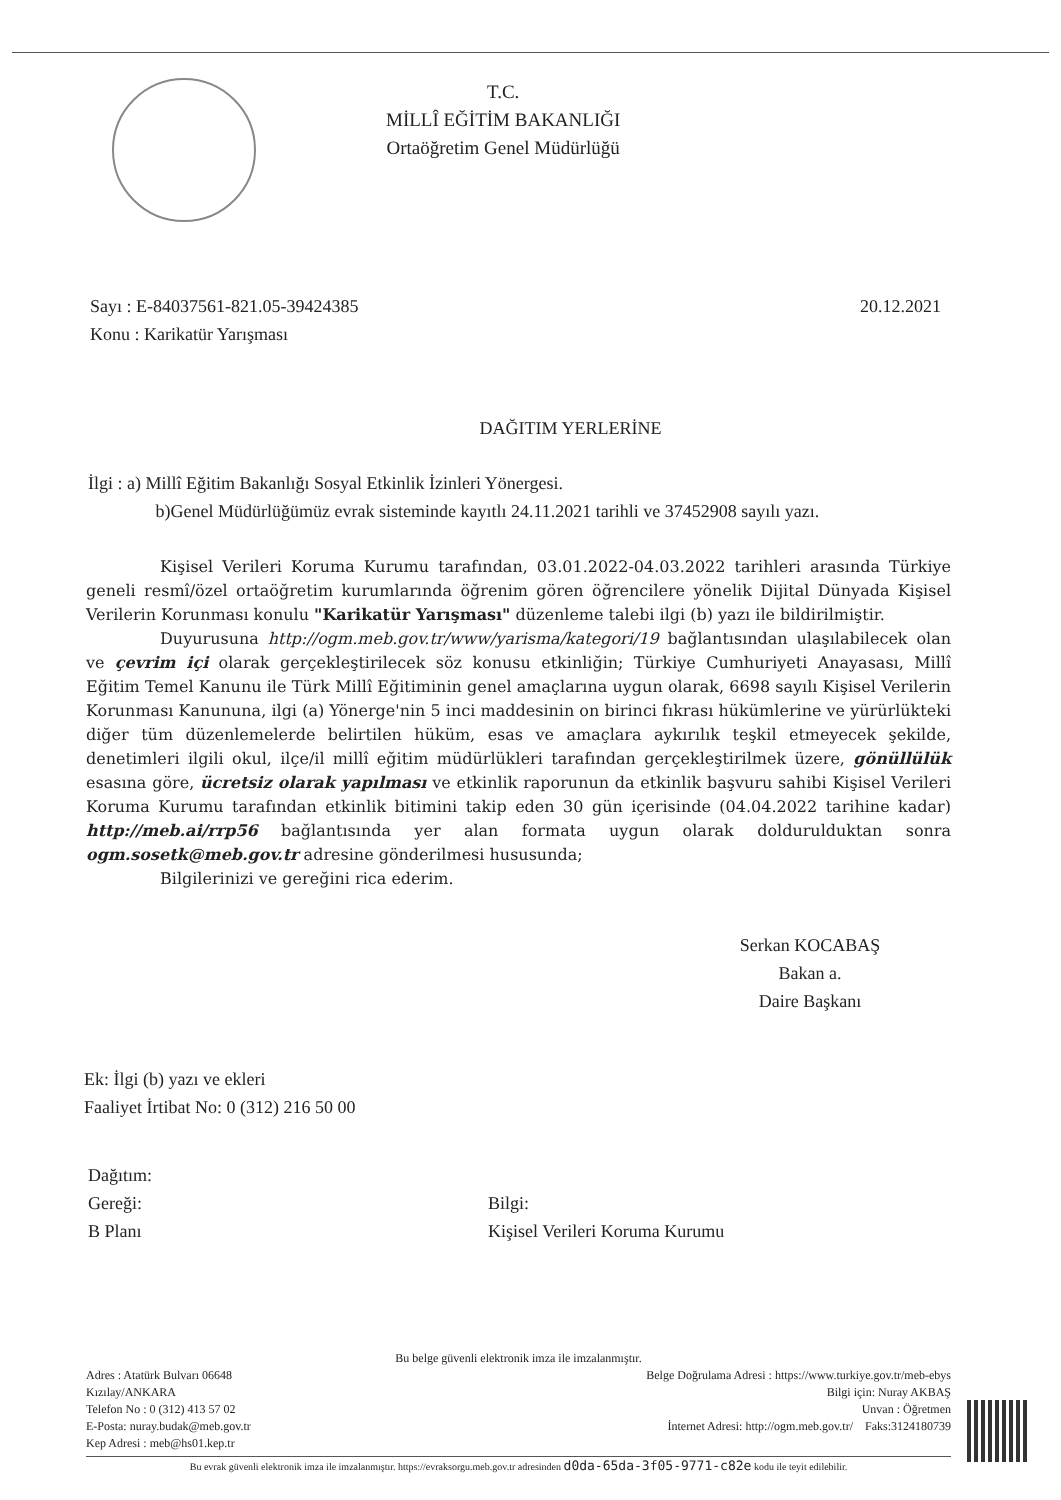T.C.
MİLLÎ EĞİTİM BAKANLIĞI
Ortaöğretim Genel Müdürlüğü
Sayı : E-84037561-821.05-39424385
Konu : Karikatür Yarışması
20.12.2021
DAĞITIM YERLERİNE
İlgi : a) Millî Eğitim Bakanlığı Sosyal Etkinlik İzinleri Yönergesi.
b)Genel Müdürlüğümüz evrak sisteminde kayıtlı 24.11.2021 tarihli ve 37452908 sayılı yazı.
Kişisel Verileri Koruma Kurumu tarafından, 03.01.2022-04.03.2022 tarihleri arasında Türkiye geneli resmî/özel ortaöğretim kurumlarında öğrenim gören öğrencilere yönelik Dijital Dünyada Kişisel Verilerin Korunması konulu "Karikatür Yarışması" düzenleme talebi ilgi (b) yazı ile bildirilmiştir.
Duyurusuna http://ogm.meb.gov.tr/www/yarisma/kategori/19 bağlantısından ulaşılabilecek olan ve çevrim içi olarak gerçekleştirilecek söz konusu etkinliğin; Türkiye Cumhuriyeti Anayasası, Millî Eğitim Temel Kanunu ile Türk Millî Eğitiminin genel amaçlarına uygun olarak, 6698 sayılı Kişisel Verilerin Korunması Kanununa, ilgi (a) Yönerge'nin 5 inci maddesinin on birinci fıkrası hükümlerine ve yürürlükteki diğer tüm düzenlemelerde belirtilen hüküm, esas ve amaçlara aykırılık teşkil etmeyecek şekilde, denetimleri ilgili okul, ilçe/il millî eğitim müdürlükleri tarafından gerçekleştirilmek üzere, gönüllülük esasına göre, ücretsiz olarak yapılması ve etkinlik raporunun da etkinlik başvuru sahibi Kişisel Verileri Koruma Kurumu tarafından etkinlik bitimini takip eden 30 gün içerisinde (04.04.2022 tarihine kadar) http://meb.ai/rrp56 bağlantısında yer alan formata uygun olarak doldurulduktan sonra ogm.sosetk@meb.gov.tr adresine gönderilmesi hususunda;
Bilgilerinizi ve gereğini rica ederim.
Serkan KOCABAŞ
Bakan a.
Daire Başkanı
Ek: İlgi (b) yazı ve ekleri
Faaliyet İrtibat No: 0 (312) 216 50 00
Dağıtım:
Gereği:
B Planı
Bilgi:
Kişisel Verileri Koruma Kurumu
Bu belge güvenli elektronik imza ile imzalanmıştır.
Adres : Atatürk Bulvarı 06648 Belge Doğrulama Adresi : https://www.turkiye.gov.tr/meb-ebys
Kızılay/ANKARA Bilgi için: Nuray AKBAŞ
Telefon No : 0 (312) 413 57 02 Unvan : Öğretmen
E-Posta: nuray.budak@meb.gov.tr İnternet Adresi: http://ogm.meb.gov.tr/ Faks:3124180739
Kep Adresi : meb@hs01.kep.tr
Bu evrak güvenli elektronik imza ile imzalanmıştır. https://evraksorgu.meb.gov.tr adresinden d0da-65da-3f05-9771-c82e kodu ile teyit edilebilir.